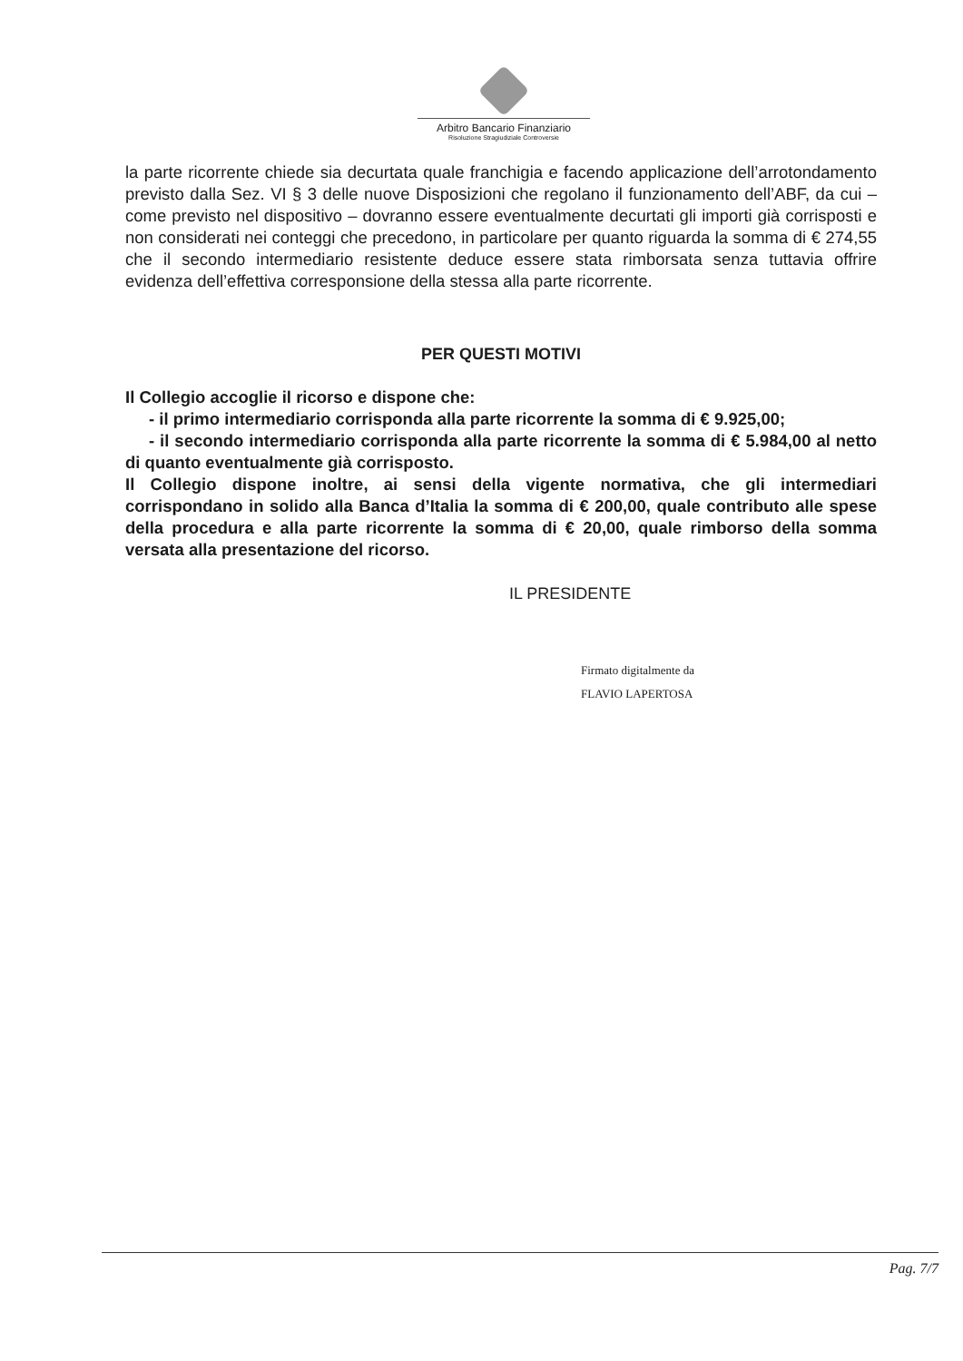Arbitro Bancario Finanziario
Risoluzione Stragiudiziale Controversie
la parte ricorrente chiede sia decurtata quale franchigia e facendo applicazione dell’arrotondamento previsto dalla Sez. VI § 3 delle nuove Disposizioni che regolano il funzionamento dell’ABF, da cui – come previsto nel dispositivo – dovranno essere eventualmente decurtati gli importi già corrisposti e non considerati nei conteggi che precedono, in particolare per quanto riguarda la somma di € 274,55 che il secondo intermediario resistente deduce essere stata rimborsata senza tuttavia offrire evidenza dell’effettiva corresponsione della stessa alla parte ricorrente.
PER QUESTI MOTIVI
Il Collegio accoglie il ricorso e dispone che:
- il primo intermediario corrisponda alla parte ricorrente la somma di € 9.925,00;
- il secondo intermediario corrisponda alla parte ricorrente la somma di € 5.984,00 al netto di quanto eventualmente già corrisposto.
Il Collegio dispone inoltre, ai sensi della vigente normativa, che gli intermediari corrispondano in solido alla Banca d’Italia la somma di € 200,00, quale contributo alle spese della procedura e alla parte ricorrente la somma di € 20,00, quale rimborso della somma versata alla presentazione del ricorso.
IL PRESIDENTE
Firmato digitalmente da
FLAVIO LAPERTOSA
Pag. 7/7